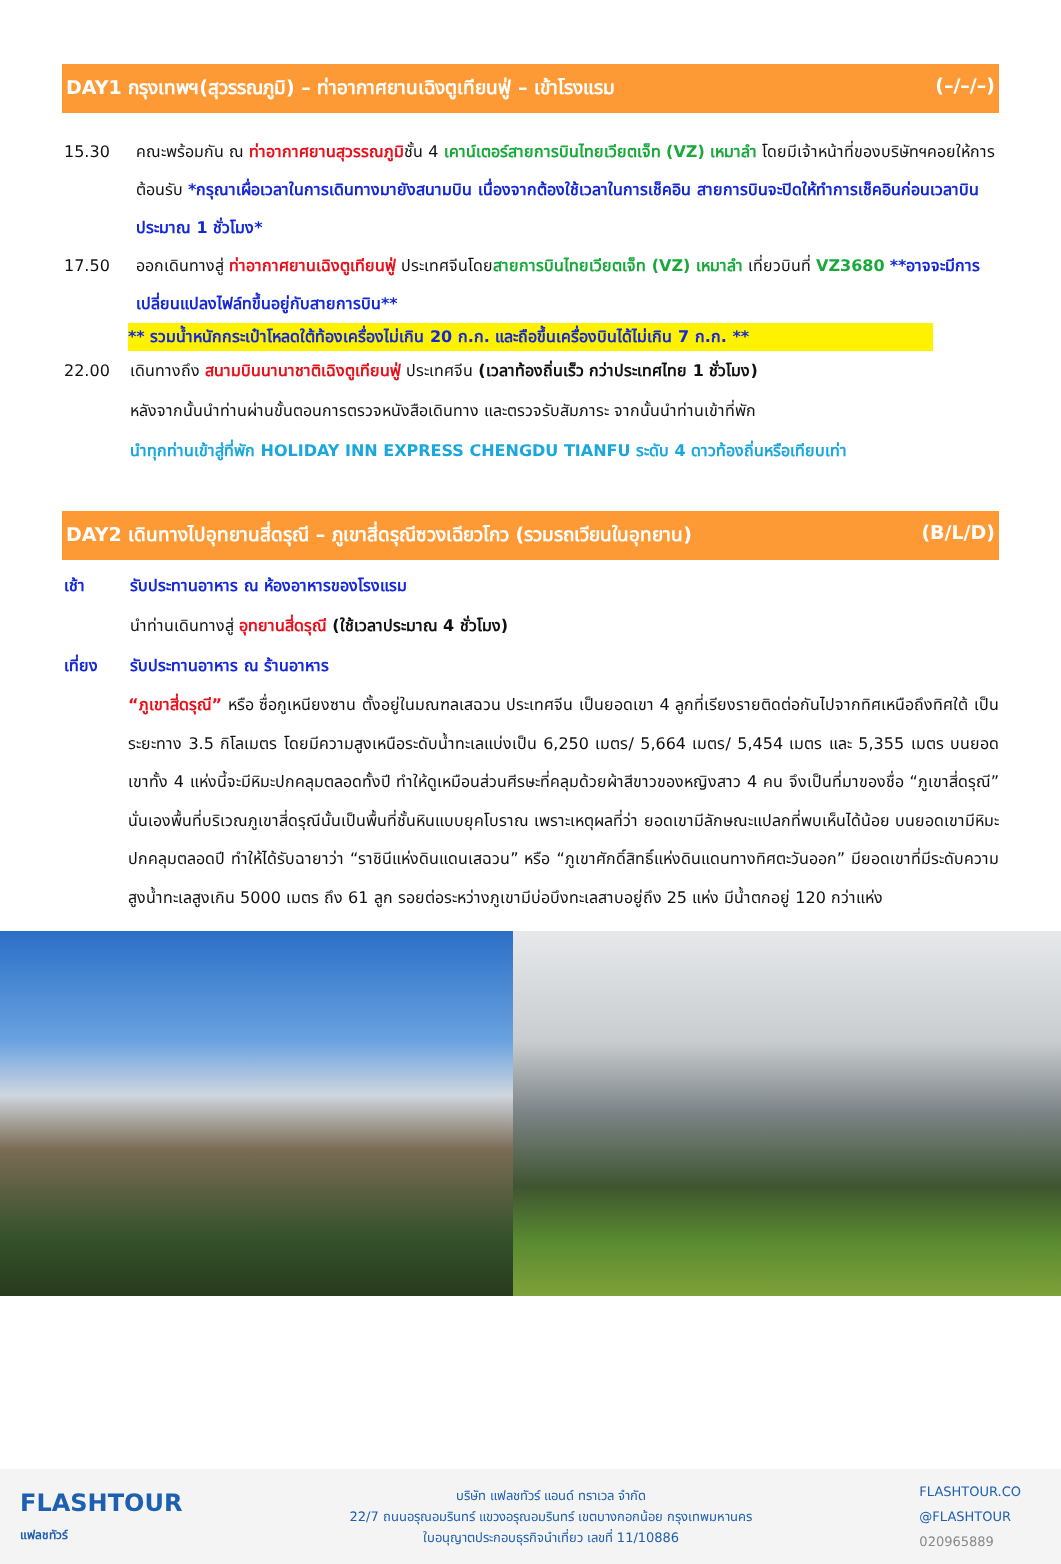DAY1 กรุงเทพฯ(สุวรรณภูมิ) – ท่าอากาศยานเฉิงตูเทียนฟู่ – เข้าโรงแรม (–/–/–)
15.30 คณะพร้อมกัน ณ ท่าอากาศยานสุวรรณภูมิชั้น 4 เคาน์เตอร์สายการบินไทยเวียตเจ็ท (VZ) เหมาลำ โดยมีเจ้าหน้าที่ของบริษัทฯคอยให้การต้อนรับ *กรุณาเผื่อเวลาในการเดินทางมายังสนามบิน เนื่องจากต้องใช้เวลาในการเช็คอิน สายการบินจะปิดให้ทำการเช็คอินก่อนเวลาบินประมาณ 1 ชั่วโมง*
17.50 ออกเดินทางสู่ ท่าอากาศยานเฉิงตูเทียนฟู่ ประเทศจีนโดยสายการบินไทยเวียตเจ็ท (VZ) เหมาลำ เที่ยวบินที่ VZ3680 **อาจจะมีการเปลี่ยนแปลงไฟล์ทขึ้นอยู่กับสายการบิน**
** รวมน้ำหนักกระเป๋าโหลดใต้ท้องเครื่องไม่เกิน 20 ก.ก. และถือขึ้นเครื่องบินได้ไม่เกิน 7 ก.ก. **
22.00 เดินทางถึง สนามบินนานาชาติเฉิงตูเทียนฟู่ ประเทศจีน (เวลาท้องถิ่นเร็ว กว่าประเทศไทย 1 ชั่วโมง)
หลังจากนั้นนำท่านผ่านขั้นตอนการตรวจหนังสือเดินทาง และตรวจรับสัมภาระ จากนั้นนำท่านเข้าที่พัก
นำทุกท่านเข้าสู่ที่พัก HOLIDAY INN EXPRESS CHENGDU TIANFU ระดับ 4 ดาวท้องถิ่นหรือเทียบเท่า
DAY2 เดินทางไปอุทยานสี่ดรุณี – ภูเขาสี่ดรุณีซวงเฉียวโกว (รวมรถเวียนในอุทยาน) (B/L/D)
เช้า รับประทานอาหาร ณ ห้องอาหารของโรงแรม
นำท่านเดินทางสู่ อุทยานสี่ดรุณี (ใช้เวลาประมาณ 4 ชั่วโมง)
เที่ยง รับประทานอาหาร ณ ร้านอาหาร
“ภูเขาสี่ดรุณี” หรือ ซื่อกูเหนียงซาน ตั้งอยู่ในมณฑลเสฉวน ประเทศจีน เป็นยอดเขา 4 ลูกที่เรียงรายติดต่อกันไปจากทิศเหนือถึงทิศใต้ เป็นระยะทาง 3.5 กิโลเมตร โดยมีความสูงเหนือระดับน้ำทะเลแบ่งเป็น 6,250 เมตร/ 5,664 เมตร/ 5,454 เมตร และ 5,355 เมตร บนยอดเขาทั้ง 4 แห่งนี้จะมีหิมะปกคลุมตลอดทั้งปี ทำให้ดูเหมือนส่วนศีรษะที่คลุมด้วยผ้าสีขาวของหญิงสาว 4 คน จึงเป็นที่มาของชื่อ “ภูเขาสี่ดรุณี” นั่นเองพื้นที่บริเวณภูเขาสี่ดรุณีนั้นเป็นพื้นที่ชั้นหินแบบยุคโบราณ เพราะเหตุผลที่ว่า ยอดเขามีลักษณะแปลกที่พบเห็นได้น้อย บนยอดเขามีหิมะปกคลุมตลอดปี ทำให้ได้รับฉายาว่า “ราชินีแห่งดินแดนเสฉวน” หรือ “ภูเขาศักดิ์สิทธิ์แห่งดินแดนทางทิศตะวันออก” มียอดเขาที่มีระดับความสูงน้ำทะเลสูงเกิน 5000 เมตร ถึง 61 ลูก รอยต่อระหว่างภูเขามีบ่อบึงทะเลสาบอยู่ถึง 25 แห่ง มีน้ำตกอยู่ 120 กว่าแห่ง
FLASHTOUR
แฟลชทัวร์
บริษัท แฟลชทัวร์ แอนด์ ทราเวล จำกัด
22/7 ถนนอรุณอมรินทร์ แขวงอรุณอมรินทร์ เขตบางกอกน้อย กรุงเทพมหานคร
ใบอนุญาตประกอบธุรกิจนำเที่ยว เลขที่ 11/10886
FLASHTOUR.CO
@FLASHTOUR
020965889